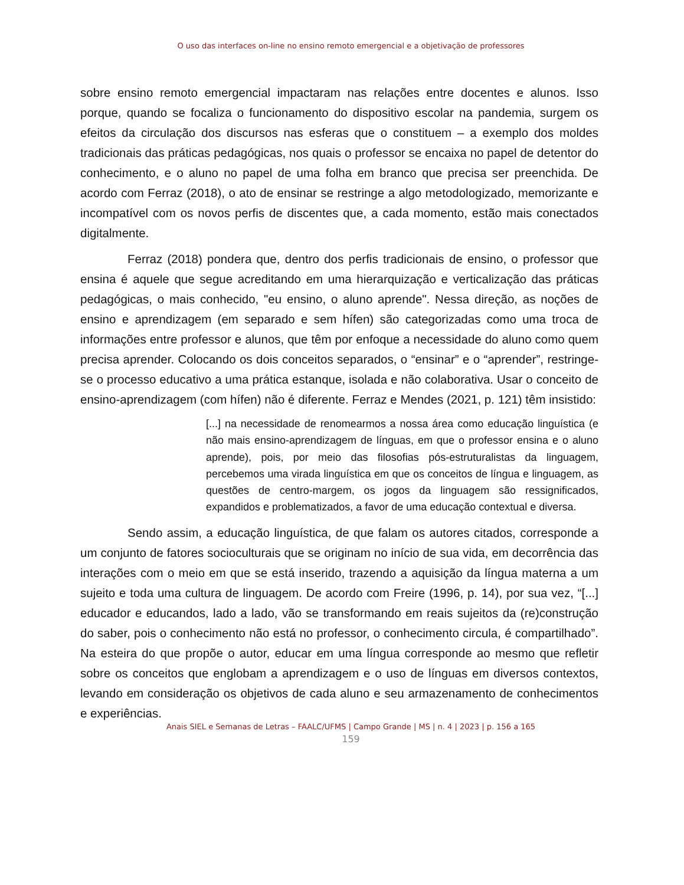O uso das interfaces on-line no ensino remoto emergencial e a objetivação de professores
sobre ensino remoto emergencial impactaram nas relações entre docentes e alunos. Isso porque, quando se focaliza o funcionamento do dispositivo escolar na pandemia, surgem os efeitos da circulação dos discursos nas esferas que o constituem – a exemplo dos moldes tradicionais das práticas pedagógicas, nos quais o professor se encaixa no papel de detentor do conhecimento, e o aluno no papel de uma folha em branco que precisa ser preenchida. De acordo com Ferraz (2018), o ato de ensinar se restringe a algo metodologizado, memorizante e incompatível com os novos perfis de discentes que, a cada momento, estão mais conectados digitalmente.
Ferraz (2018) pondera que, dentro dos perfis tradicionais de ensino, o professor que ensina é aquele que segue acreditando em uma hierarquização e verticalização das práticas pedagógicas, o mais conhecido, "eu ensino, o aluno aprende". Nessa direção, as noções de ensino e aprendizagem (em separado e sem hífen) são categorizadas como uma troca de informações entre professor e alunos, que têm por enfoque a necessidade do aluno como quem precisa aprender. Colocando os dois conceitos separados, o “ensinar” e o “aprender”, restringe-se o processo educativo a uma prática estanque, isolada e não colaborativa. Usar o conceito de ensino-aprendizagem (com hífen) não é diferente. Ferraz e Mendes (2021, p. 121) têm insistido:
[...] na necessidade de renomearmos a nossa área como educação linguística (e não mais ensino-aprendizagem de línguas, em que o professor ensina e o aluno aprende), pois, por meio das filosofias pós-estruturalistas da linguagem, percebemos uma virada linguística em que os conceitos de língua e linguagem, as questões de centro-margem, os jogos da linguagem são ressignificados, expandidos e problematizados, a favor de uma educação contextual e diversa.
Sendo assim, a educação linguística, de que falam os autores citados, corresponde a um conjunto de fatores socioculturais que se originam no início de sua vida, em decorrência das interações com o meio em que se está inserido, trazendo a aquisição da língua materna a um sujeito e toda uma cultura de linguagem. De acordo com Freire (1996, p. 14), por sua vez, “[...] educador e educandos, lado a lado, vão se transformando em reais sujeitos da (re)construção do saber, pois o conhecimento não está no professor, o conhecimento circula, é compartilhado”. Na esteira do que propõe o autor, educar em uma língua corresponde ao mesmo que refletir sobre os conceitos que englobam a aprendizagem e o uso de línguas em diversos contextos, levando em consideração os objetivos de cada aluno e seu armazenamento de conhecimentos e experiências.
Anais SIEL e Semanas de Letras – FAALC/UFMS | Campo Grande | MS | n. 4 | 2023 | p. 156 a 165
159